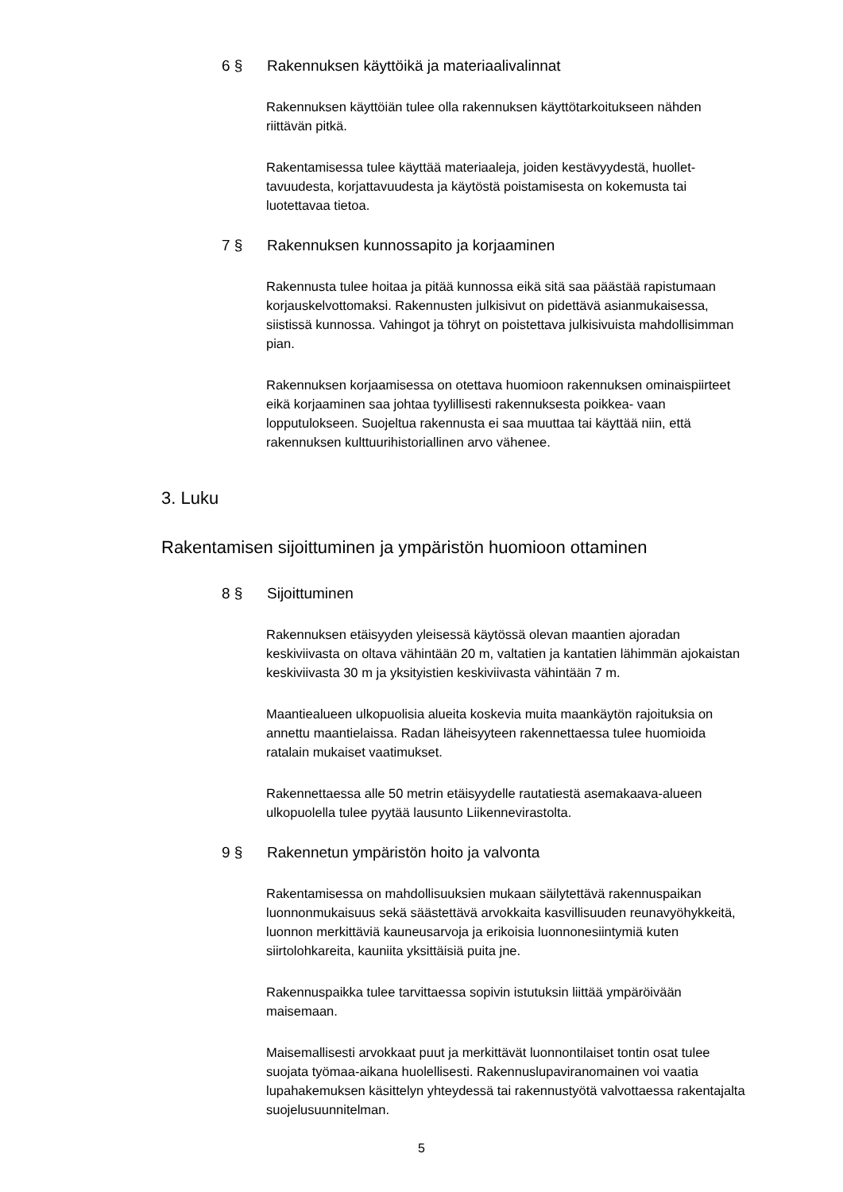6 § Rakennuksen käyttöikä ja materiaalivalinnat
Rakennuksen käyttöiän tulee olla rakennuksen käyttötarkoitukseen nähden riittävän pitkä.
Rakentamisessa tulee käyttää materiaaleja, joiden kestävyydestä, huollet-tavuudesta, korjattavuudesta ja käytöstä poistamisesta on kokemusta tai luotettavaa tietoa.
7 § Rakennuksen kunnossapito ja korjaaminen
Rakennusta tulee hoitaa ja pitää kunnossa eikä sitä saa päästää rapistumaan korjauskelvottomaksi. Rakennusten julkisivut on pidettävä asianmukaisessa, siistissä kunnossa. Vahingot ja töhryt on poistettava julkisivuista mahdollisimman pian.
Rakennuksen korjaamisessa on otettava huomioon rakennuksen ominaispiirteet eikä korjaaminen saa johtaa tyylillisesti rakennuksesta poikkea- vaan lopputulokseen. Suojeltua rakennusta ei saa muuttaa tai käyttää niin, että rakennuksen kulttuurihistoriallinen arvo vähenee.
3. Luku
Rakentamisen sijoittuminen ja ympäristön huomioon ottaminen
8 § Sijoittuminen
Rakennuksen etäisyyden yleisessä käytössä olevan maantien ajoradan keskiviivasta on oltava vähintään 20 m, valtatien ja kantatien lähimmän ajokaistan keskiviivasta 30 m ja yksityistien keskiviivasta vähintään 7 m.
Maantiealueen ulkopuolisia alueita koskevia muita maankäytön rajoituksia on annettu maantielaissa. Radan läheisyyteen rakennettaessa tulee huomioida ratalain mukaiset vaatimukset.
Rakennettaessa alle 50 metrin etäisyydelle rautatiestä asemakaava-alueen ulkopuolella tulee pyytää lausunto Liikennevirastolta.
9 § Rakennetun ympäristön hoito ja valvonta
Rakentamisessa on mahdollisuuksien mukaan säilytettävä rakennuspaikan luonnonmukaisuus sekä säästettävä arvokkaita kasvillisuuden reunavyöhykkeitä, luonnon merkittäviä kauneusarvoja ja erikoisia luonnonesiintymiä kuten siirtolohkareita, kauniita yksittäisiä puita jne.
Rakennuspaikka tulee tarvittaessa sopivin istutuksin liittää ympäröivään maisemaan.
Maisemallisesti arvokkaat puut ja merkittävät luonnontilaiset tontin osat tulee suojata työmaa-aikana huolellisesti. Rakennuslupaviranomainen voi vaatia lupahakemuksen käsittelyn yhteydessä tai rakennustyötä valvottaessa rakentajalta suojelusuunnitelman.
5